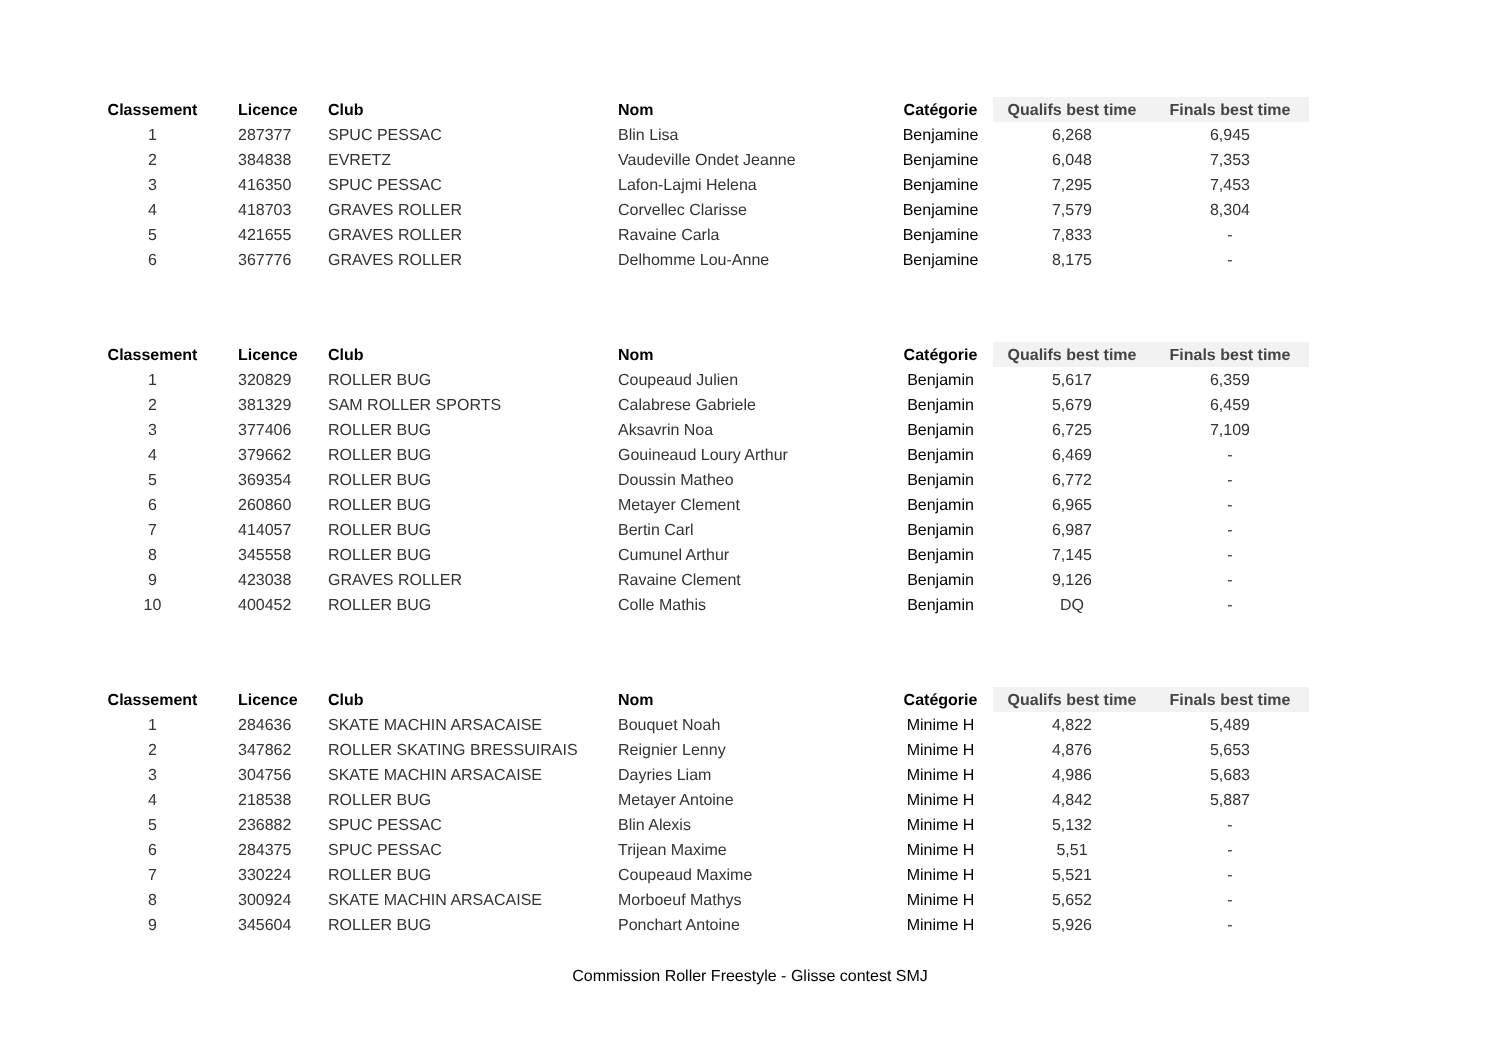| Classement | | Licence | Club | Nom | Catégorie | Qualifs best time | Finals best time |
| --- | --- | --- | --- | --- | --- | --- | --- |
| 1 | | 287377 | SPUC PESSAC | Blin Lisa | Benjamine | 6,268 | 6,945 |
| 2 | | 384838 | EVRETZ | Vaudeville Ondet Jeanne | Benjamine | 6,048 | 7,353 |
| 3 | | 416350 | SPUC PESSAC | Lafon-Lajmi Helena | Benjamine | 7,295 | 7,453 |
| 4 | | 418703 | GRAVES ROLLER | Corvellec Clarisse | Benjamine | 7,579 | 8,304 |
| 5 | | 421655 | GRAVES ROLLER | Ravaine Carla | Benjamine | 7,833 | - |
| 6 | | 367776 | GRAVES ROLLER | Delhomme Lou-Anne | Benjamine | 8,175 | - |
| Classement | | Licence | Club | Nom | Catégorie | Qualifs best time | Finals best time |
| --- | --- | --- | --- | --- | --- | --- | --- |
| 1 | | 320829 | ROLLER BUG | Coupeaud Julien | Benjamin | 5,617 | 6,359 |
| 2 | | 381329 | SAM ROLLER SPORTS | Calabrese Gabriele | Benjamin | 5,679 | 6,459 |
| 3 | | 377406 | ROLLER BUG | Aksavrin Noa | Benjamin | 6,725 | 7,109 |
| 4 | | 379662 | ROLLER BUG | Gouineaud Loury Arthur | Benjamin | 6,469 | - |
| 5 | | 369354 | ROLLER BUG | Doussin Matheo | Benjamin | 6,772 | - |
| 6 | | 260860 | ROLLER BUG | Metayer Clement | Benjamin | 6,965 | - |
| 7 | | 414057 | ROLLER BUG | Bertin Carl | Benjamin | 6,987 | - |
| 8 | | 345558 | ROLLER BUG | Cumunel Arthur | Benjamin | 7,145 | - |
| 9 | | 423038 | GRAVES ROLLER | Ravaine Clement | Benjamin | 9,126 | - |
| 10 | | 400452 | ROLLER BUG | Colle Mathis | Benjamin | DQ | - |
| Classement | | Licence | Club | Nom | Catégorie | Qualifs best time | Finals best time |
| --- | --- | --- | --- | --- | --- | --- | --- |
| 1 | | 284636 | SKATE MACHIN ARSACAISE | Bouquet Noah | Minime H | 4,822 | 5,489 |
| 2 | | 347862 | ROLLER SKATING BRESSUIRAIS | Reignier Lenny | Minime H | 4,876 | 5,653 |
| 3 | | 304756 | SKATE MACHIN ARSACAISE | Dayries Liam | Minime H | 4,986 | 5,683 |
| 4 | | 218538 | ROLLER BUG | Metayer Antoine | Minime H | 4,842 | 5,887 |
| 5 | | 236882 | SPUC PESSAC | Blin Alexis | Minime H | 5,132 | - |
| 6 | | 284375 | SPUC PESSAC | Trijean Maxime | Minime H | 5,51 | - |
| 7 | | 330224 | ROLLER BUG | Coupeaud Maxime | Minime H | 5,521 | - |
| 8 | | 300924 | SKATE MACHIN ARSACAISE | Morboeuf Mathys | Minime H | 5,652 | - |
| 9 | | 345604 | ROLLER BUG | Ponchart Antoine | Minime H | 5,926 | - |
Commission Roller Freestyle - Glisse contest SMJ